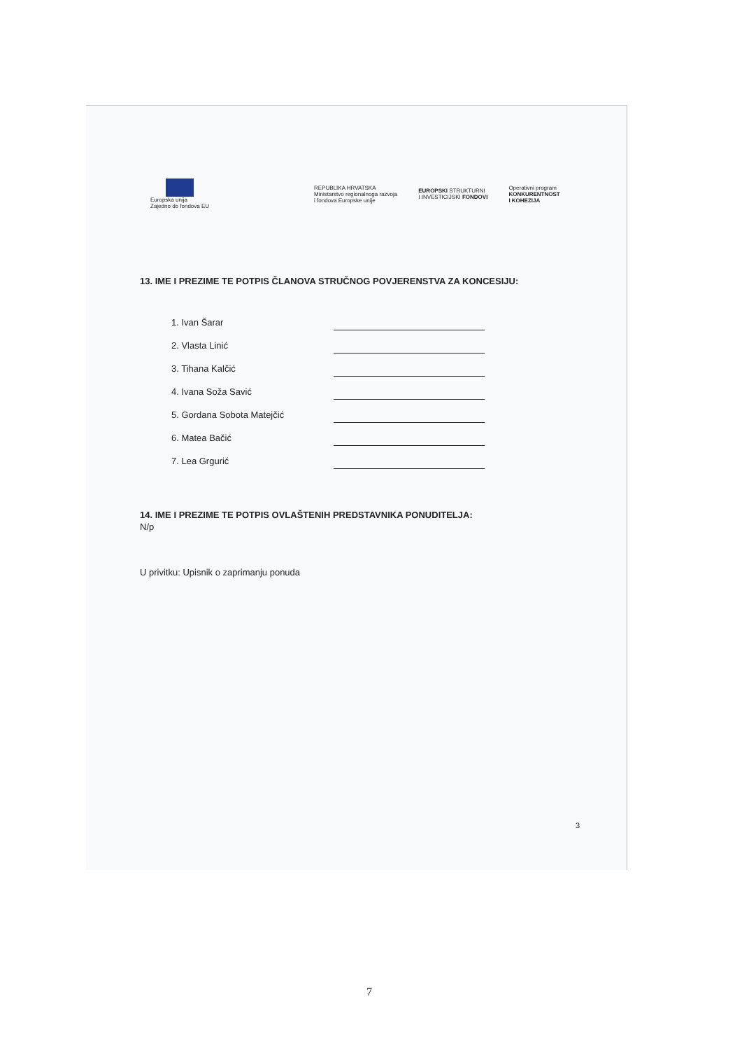Europska unija
Zajedno do fondova EU
REPUBLIKA HRVATSKA
Ministarstvo regionalnoga razvoja
i fondova Europske unije
EUROPSKI STRUKTURNI
I INVESTICIJSKI FONDOVI
Operativni program
KONKURENTNOST
I KOHEZIJA
13. IME I PREZIME TE POTPIS ČLANOVA STRUČNOG POVJERENSTVA ZA KONCESIJU:
1. Ivan Šarar
2. Vlasta Linić
3. Tihana Kalčić
4. Ivana Soža Savić
5. Gordana Sobota Matejčić
6. Matea Bačić
7. Lea Grgurić
14. IME I PREZIME TE POTPIS OVLAŠTENIH PREDSTAVNIKA PONUDITELJA:
N/p
U privitku: Upisnik o zaprimanju ponuda
3
7